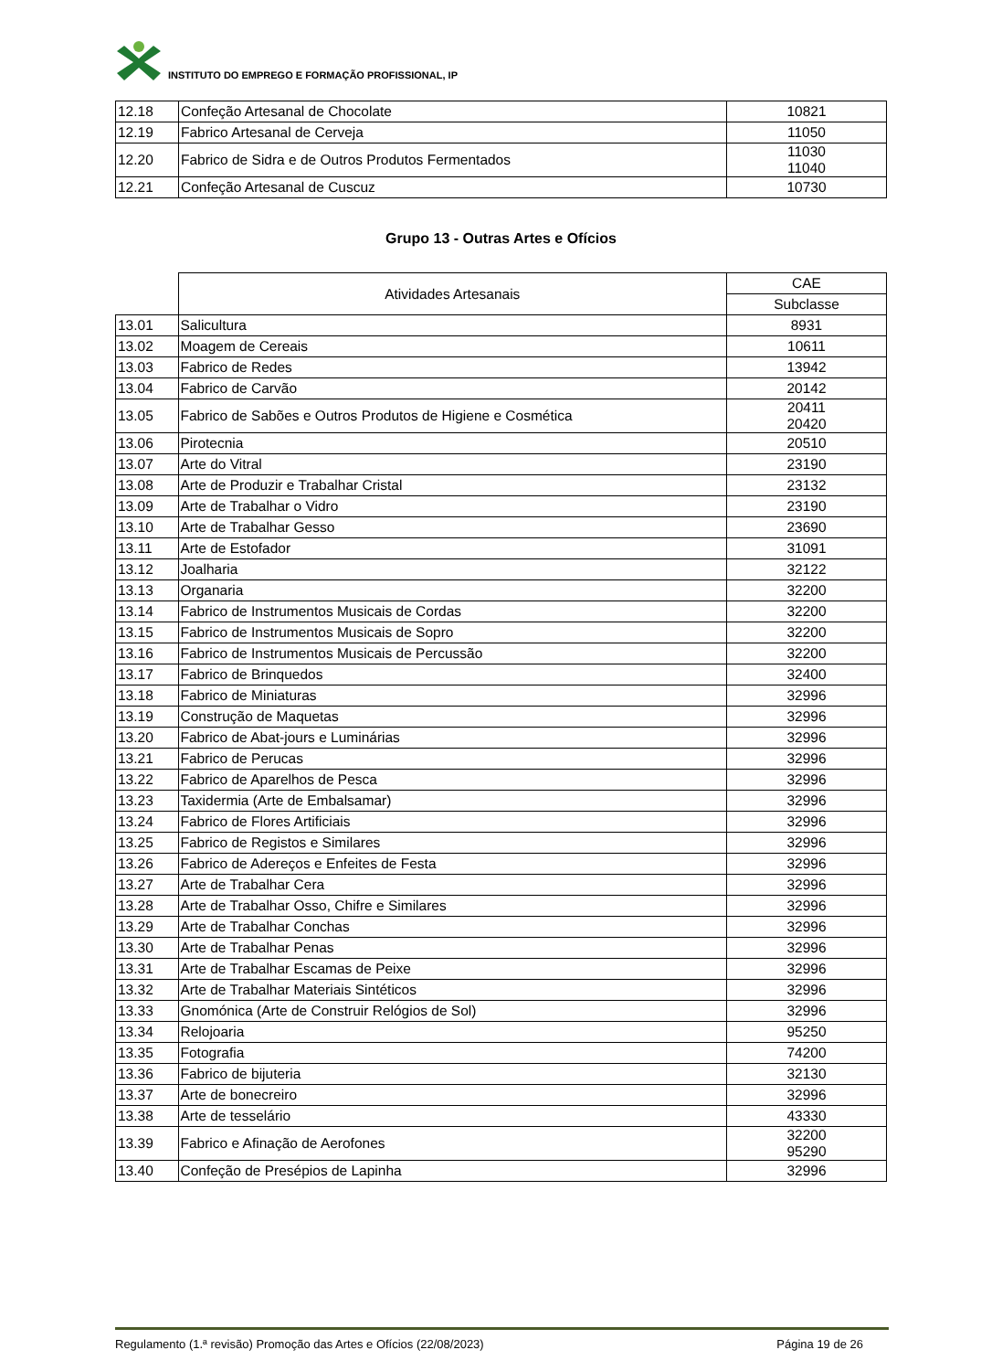INSTITUTO DO EMPREGO E FORMAÇÃO PROFISSIONAL, IP
| 12.18 | Confeção Artesanal de Chocolate | 10821 |
| 12.19 | Fabrico Artesanal de Cerveja | 11050 |
| 12.20 | Fabrico de Sidra e de Outros Produtos Fermentados | 11030 11040 |
| 12.21 | Confeção Artesanal de Cuscuz | 10730 |
Grupo 13 - Outras Artes e Ofícios
| | Atividades Artesanais | CAE |
| --- | --- | --- |
| | | Subclasse |
| 13.01 | Salicultura | 8931 |
| 13.02 | Moagem de Cereais | 10611 |
| 13.03 | Fabrico de Redes | 13942 |
| 13.04 | Fabrico de Carvão | 20142 |
| 13.05 | Fabrico de Sabões e Outros Produtos de Higiene e Cosmética | 20411 20420 |
| 13.06 | Pirotecnia | 20510 |
| 13.07 | Arte do Vitral | 23190 |
| 13.08 | Arte de Produzir e Trabalhar Cristal | 23132 |
| 13.09 | Arte de Trabalhar o Vidro | 23190 |
| 13.10 | Arte de Trabalhar Gesso | 23690 |
| 13.11 | Arte de Estofador | 31091 |
| 13.12 | Joalharia | 32122 |
| 13.13 | Organaria | 32200 |
| 13.14 | Fabrico de Instrumentos Musicais de Cordas | 32200 |
| 13.15 | Fabrico de Instrumentos Musicais de Sopro | 32200 |
| 13.16 | Fabrico de Instrumentos Musicais de Percussão | 32200 |
| 13.17 | Fabrico de Brinquedos | 32400 |
| 13.18 | Fabrico de Miniaturas | 32996 |
| 13.19 | Construção de Maquetas | 32996 |
| 13.20 | Fabrico de Abat-jours e Luminárias | 32996 |
| 13.21 | Fabrico de Perucas | 32996 |
| 13.22 | Fabrico de Aparelhos de Pesca | 32996 |
| 13.23 | Taxidermia (Arte de Embalsamar) | 32996 |
| 13.24 | Fabrico de Flores Artificiais | 32996 |
| 13.25 | Fabrico de Registos e Similares | 32996 |
| 13.26 | Fabrico de Adereços e Enfeites de Festa | 32996 |
| 13.27 | Arte de Trabalhar Cera | 32996 |
| 13.28 | Arte de Trabalhar Osso, Chifre e Similares | 32996 |
| 13.29 | Arte de Trabalhar Conchas | 32996 |
| 13.30 | Arte de Trabalhar Penas | 32996 |
| 13.31 | Arte de Trabalhar Escamas de Peixe | 32996 |
| 13.32 | Arte de Trabalhar Materiais Sintéticos | 32996 |
| 13.33 | Gnomónica (Arte de Construir Relógios de Sol) | 32996 |
| 13.34 | Relojoaria | 95250 |
| 13.35 | Fotografia | 74200 |
| 13.36 | Fabrico de bijuteria | 32130 |
| 13.37 | Arte de bonecreiro | 32996 |
| 13.38 | Arte de tesselário | 43330 |
| 13.39 | Fabrico e Afinação de Aerofones | 32200 95290 |
| 13.40 | Confeção de Presépios de Lapinha | 32996 |
Regulamento (1.ª revisão) Promoção das Artes e Ofícios (22/08/2023) Página 19 de 26